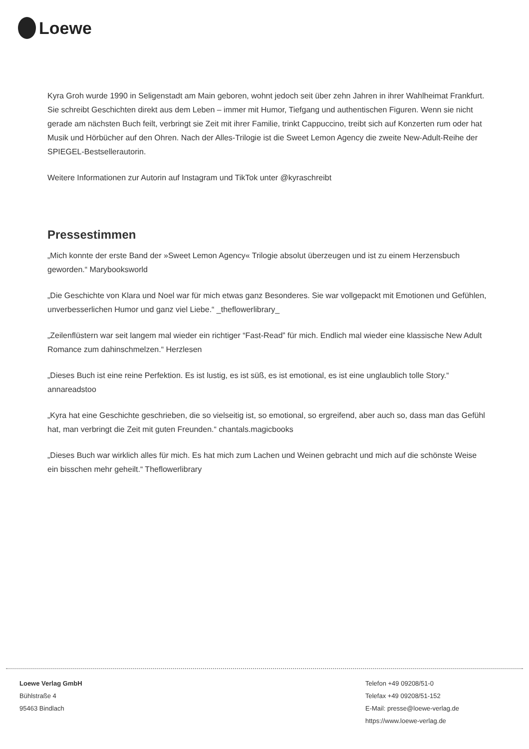Loewe
Kyra Groh wurde 1990 in Seligenstadt am Main geboren, wohnt jedoch seit über zehn Jahren in ihrer Wahlheimat Frankfurt. Sie schreibt Geschichten direkt aus dem Leben – immer mit Humor, Tiefgang und authentischen Figuren. Wenn sie nicht gerade am nächsten Buch feilt, verbringt sie Zeit mit ihrer Familie, trinkt Cappuccino, treibt sich auf Konzerten rum oder hat Musik und Hörbücher auf den Ohren. Nach der Alles-Trilogie ist die Sweet Lemon Agency die zweite New-Adult-Reihe der SPIEGEL-Bestsellerautorin.
Weitere Informationen zur Autorin auf Instagram und TikTok unter @kyraschreibt
Pressestimmen
„Mich konnte der erste Band der »Sweet Lemon Agency« Trilogie absolut überzeugen und ist zu einem Herzensbuch geworden.“ Marybooksworld
„Die Geschichte von Klara und Noel war für mich etwas ganz Besonderes. Sie war vollgepackt mit Emotionen und Gefühlen, unverbesserlichen Humor und ganz viel Liebe.“ _theflowerlibrary_
„Zeilenflüstern war seit langem mal wieder ein richtiger “Fast-Read” für mich. Endlich mal wieder eine klassische New Adult Romance zum dahinschmelzen.“ Herzlesen
„Dieses Buch ist eine reine Perfektion. Es ist lustig, es ist süß, es ist emotional, es ist eine unglaublich tolle Story.“ annareadstoo
„Kyra hat eine Geschichte geschrieben, die so vielseitig ist, so emotional, so ergreifend, aber auch so, dass man das Gefühl hat, man verbringt die Zeit mit guten Freunden.“ chantals.magicbooks
„Dieses Buch war wirklich alles für mich. Es hat mich zum Lachen und Weinen gebracht und mich auf die schönste Weise ein bisschen mehr geheilt.“ Theflowerlibrary
Loewe Verlag GmbH
Bühlstraße 4
95463 Bindlach
Telefon +49 09208/51-0
Telefax +49 09208/51-152
E-Mail: presse@loewe-verlag.de
https://www.loewe-verlag.de